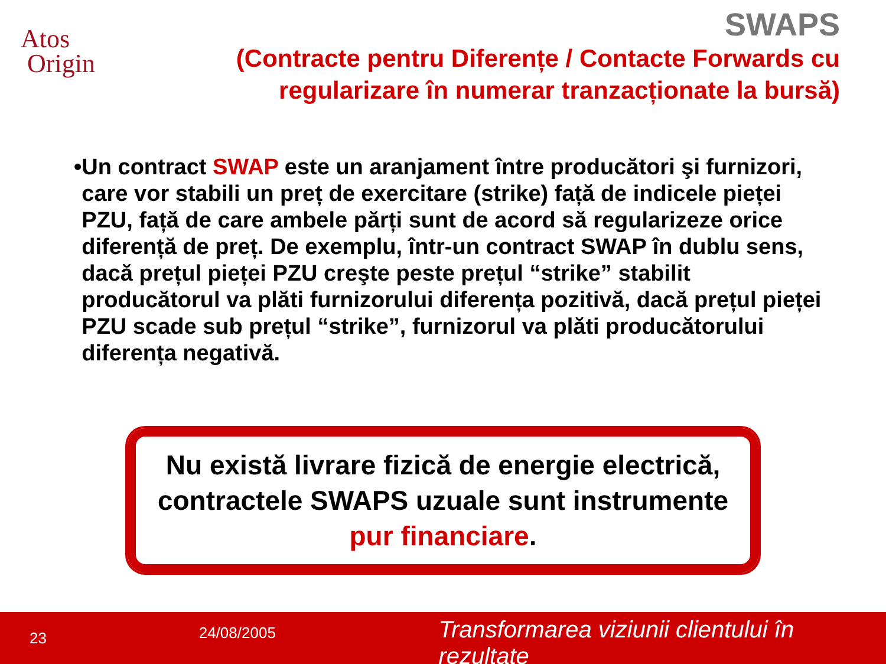Atos
Origin
SWAPS
(Contracte pentru Diferențe / Contacte Forwards cu regularizare în numerar tranzacționate la bursă)
• Un contract SWAP este un aranjament între producători şi furnizori, care vor stabili un preț de exercitare (strike) față de indicele pieței PZU, față de care ambele părți sunt de acord să regularizeze orice diferență de preț. De exemplu, într-un contract SWAP în dublu sens, dacă prețul pieței PZU creşte peste prețul “strike” stabilit producătorul va plăti furnizorului diferența pozitivă, dacă prețul pieței PZU scade sub prețul “strike”, furnizorul va plăti producătorului diferența negativă.
Nu există livrare fizică de energie electrică, contractele SWAPS uzuale sunt instrumente pur financiare.
23
24/08/2005
Transformarea viziunii clientului în rezultate